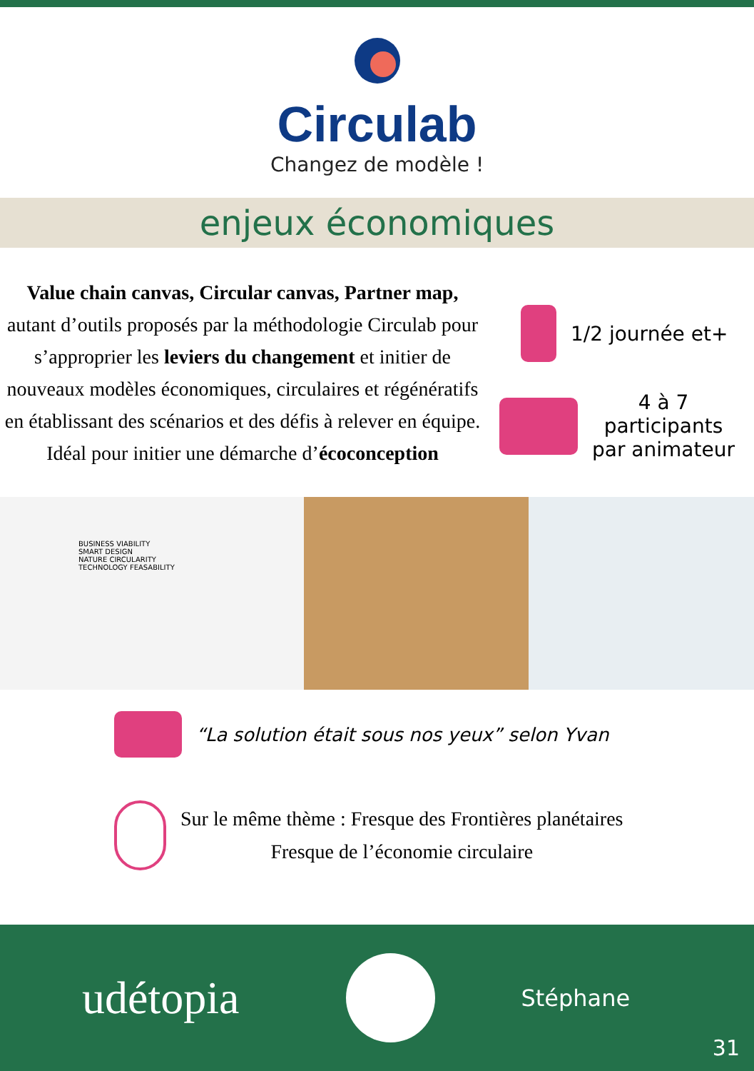Circulab
Changez de modèle !
enjeux économiques
Value chain canvas, Circular canvas, Partner map, autant d’outils proposés par la méthodologie Circulab pour s’approprier les leviers du changement et initier de nouveaux modèles économiques, circulaires et régénératifs en établissant des scénarios et des défis à relever en équipe.
Idéal pour initier une démarche d’écoconception
1/2 journée et+
4 à 7
participants
par animateur
BUSINESS VIABILITY
SMART DESIGN
NATURE CIRCULARITY
TECHNOLOGY FEASABILITY
“La solution était sous nos yeux” selon Yvan
Sur le même thème : Fresque des Frontières planétaires
Fresque de l’économie circulaire
udétopia
Stéphane
31